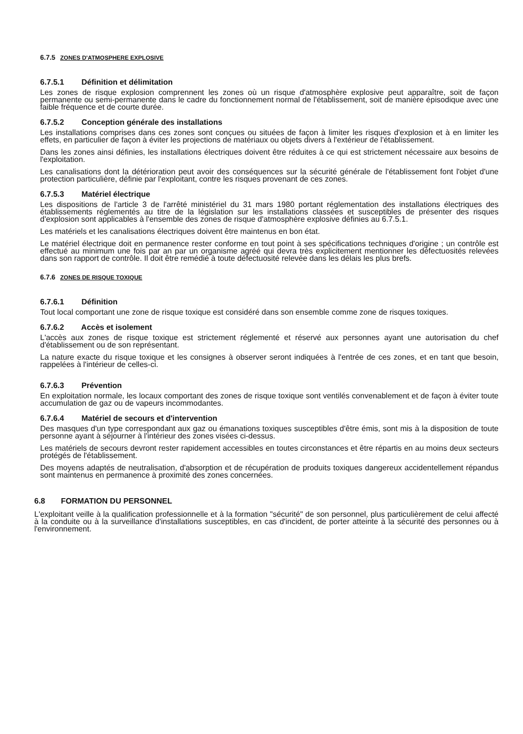6.7.5 ZONES D'ATMOSPHERE EXPLOSIVE
6.7.5.1 Définition et délimitation
Les zones de risque explosion comprennent les zones où un risque d'atmosphère explosive peut apparaître, soit de façon permanente ou semi-permanente dans le cadre du fonctionnement normal de l'établissement, soit de manière épisodique avec une faible fréquence et de courte durée.
6.7.5.2 Conception générale des installations
Les installations comprises dans ces zones sont conçues ou situées de façon à limiter les risques d'explosion et à en limiter les effets, en particulier de façon à éviter les projections de matériaux ou objets divers à l'extérieur de l'établissement.
Dans les zones ainsi définies, les installations électriques doivent être réduites à ce qui est strictement nécessaire aux besoins de l'exploitation.
Les canalisations dont la détérioration peut avoir des conséquences sur la sécurité générale de l'établissement font l'objet d'une protection particulière, définie par l'exploitant, contre les risques provenant de ces zones.
6.7.5.3 Matériel électrique
Les dispositions de l'article 3 de l'arrêté ministériel du 31 mars 1980 portant réglementation des installations électriques des établissements réglementés au titre de la législation sur les installations classées et susceptibles de présenter des risques d'explosion sont applicables à l'ensemble des zones de risque d'atmosphère explosive définies au 6.7.5.1.
Les matériels et les canalisations électriques doivent être maintenus en bon état.
Le matériel électrique doit en permanence rester conforme en tout point à ses spécifications techniques d'origine ; un contrôle est effectué au minimum une fois par an par un organisme agréé qui devra très explicitement mentionner les défectuosités relevées dans son rapport de contrôle. Il doit être remédié à toute défectuosité relevée dans les délais les plus brefs.
6.7.6 ZONES DE RISQUE TOXIQUE
6.7.6.1 Définition
Tout local comportant une zone de risque toxique est considéré dans son ensemble comme zone de risques toxiques.
6.7.6.2 Accès et isolement
L'accès aux zones de risque toxique est strictement réglementé et réservé aux personnes ayant une autorisation du chef d'établissement ou de son représentant.
La nature exacte du risque toxique et les consignes à observer seront indiquées à l'entrée de ces zones, et en tant que besoin, rappelées à l'intérieur de celles-ci.
6.7.6.3 Prévention
En exploitation normale, les locaux comportant des zones de risque toxique sont ventilés convenablement et de façon à éviter toute accumulation de gaz ou de vapeurs incommodantes.
6.7.6.4 Matériel de secours et d'intervention
Des masques d'un type correspondant aux gaz ou émanations toxiques susceptibles d'être émis, sont mis à la disposition de toute personne ayant à séjourner à l'intérieur des zones visées ci-dessus.
Les matériels de secours devront rester rapidement accessibles en toutes circonstances et être répartis en au moins deux secteurs protégés de l'établissement.
Des moyens adaptés de neutralisation, d'absorption et de récupération de produits toxiques dangereux accidentellement répandus sont maintenus en permanence à proximité des zones concernées.
6.8 FORMATION DU PERSONNEL
L'exploitant veille à la qualification professionnelle et à la formation "sécurité" de son personnel, plus particulièrement de celui affecté à la conduite ou à la surveillance d'installations susceptibles, en cas d'incident, de porter atteinte à la sécurité des personnes ou à l'environnement.